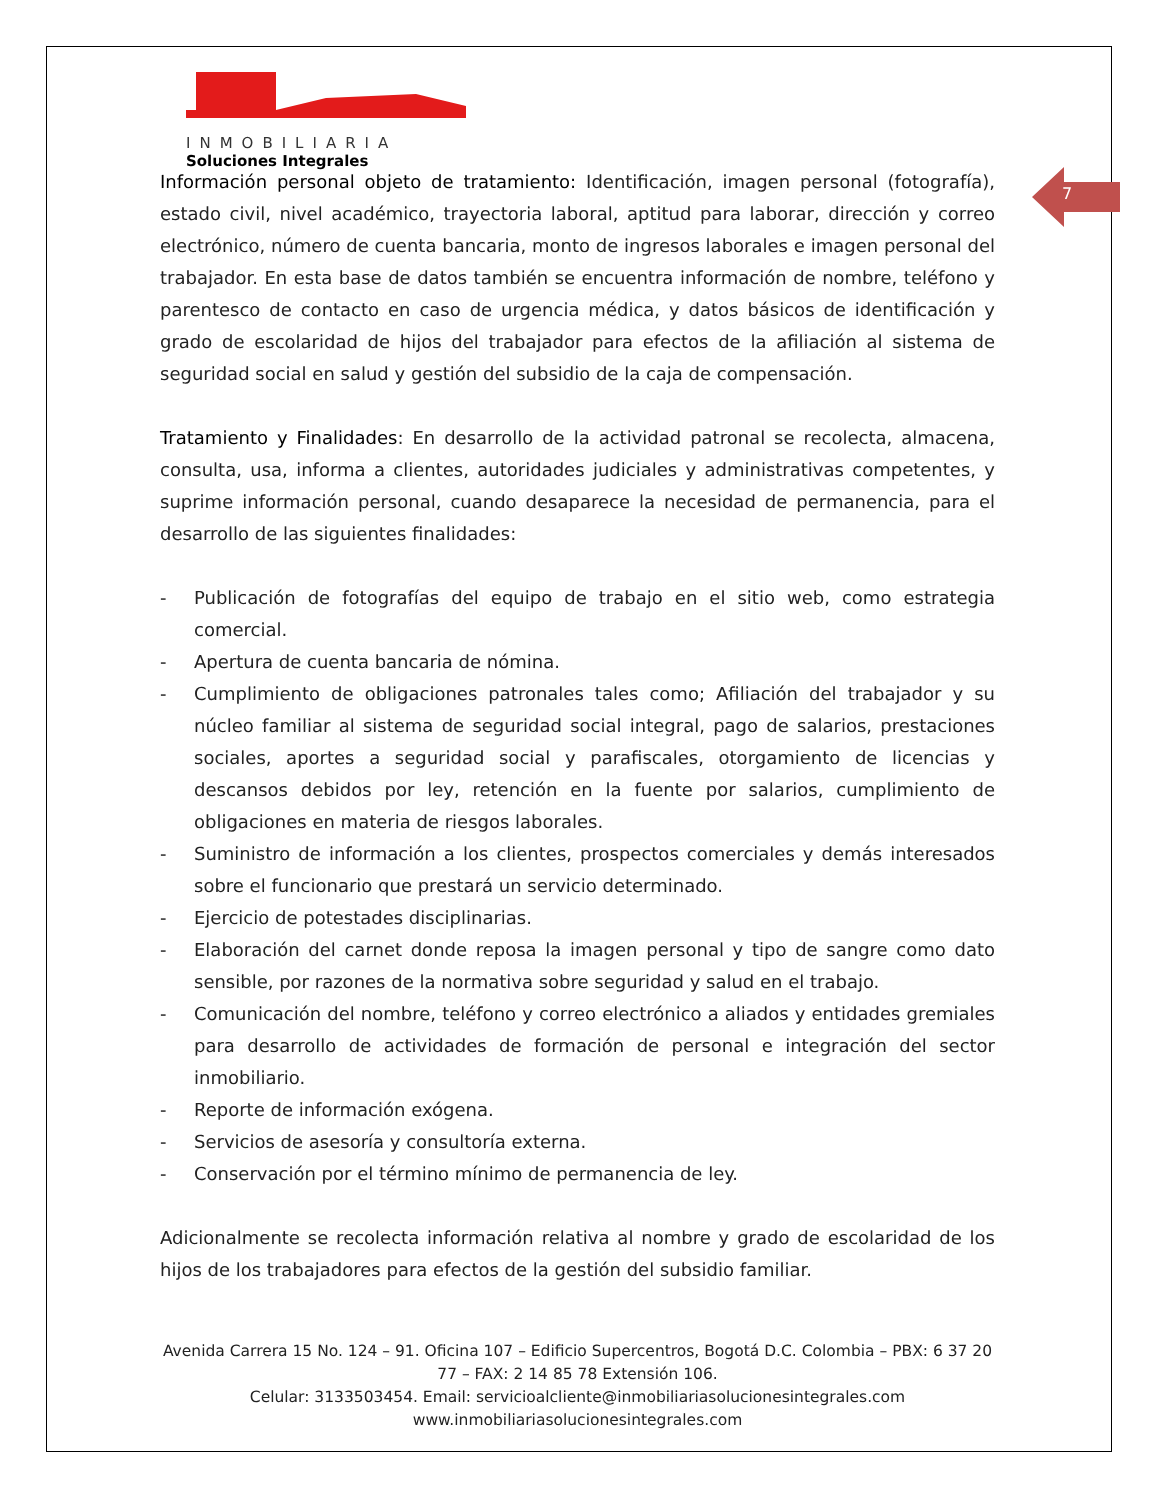INMOBILIARIA
Soluciones Integrales
7
Información personal objeto de tratamiento: Identificación, imagen personal (fotografía), estado civil, nivel académico, trayectoria laboral, aptitud para laborar, dirección y correo electrónico, número de cuenta bancaria, monto de ingresos laborales e imagen personal del trabajador. En esta base de datos también se encuentra información de nombre, teléfono y parentesco de contacto en caso de urgencia médica, y datos básicos de identificación y grado de escolaridad de hijos del trabajador para efectos de la afiliación al sistema de seguridad social en salud y gestión del subsidio de la caja de compensación.
Tratamiento y Finalidades: En desarrollo de la actividad patronal se recolecta, almacena, consulta, usa, informa a clientes, autoridades judiciales y administrativas competentes, y suprime información personal, cuando desaparece la necesidad de permanencia, para el desarrollo de las siguientes finalidades:
- Publicación de fotografías del equipo de trabajo en el sitio web, como estrategia comercial.
- Apertura de cuenta bancaria de nómina.
- Cumplimiento de obligaciones patronales tales como; Afiliación del trabajador y su núcleo familiar al sistema de seguridad social integral, pago de salarios, prestaciones sociales, aportes a seguridad social y parafiscales, otorgamiento de licencias y descansos debidos por ley, retención en la fuente por salarios, cumplimiento de obligaciones en materia de riesgos laborales.
- Suministro de información a los clientes, prospectos comerciales y demás interesados sobre el funcionario que prestará un servicio determinado.
- Ejercicio de potestades disciplinarias.
- Elaboración del carnet donde reposa la imagen personal y tipo de sangre como dato sensible, por razones de la normativa sobre seguridad y salud en el trabajo.
- Comunicación del nombre, teléfono y correo electrónico a aliados y entidades gremiales para desarrollo de actividades de formación de personal e integración del sector inmobiliario.
- Reporte de información exógena.
- Servicios de asesoría y consultoría externa.
- Conservación por el término mínimo de permanencia de ley.
Adicionalmente se recolecta información relativa al nombre y grado de escolaridad de los hijos de los trabajadores para efectos de la gestión del subsidio familiar.
Avenida Carrera 15 No. 124 – 91. Oficina 107 – Edificio Supercentros, Bogotá D.C. Colombia – PBX: 6 37 20 77 – FAX: 2 14 85 78 Extensión 106.
Celular: 3133503454. Email: servicioalcliente@inmobiliariasolucionesintegrales.com
www.inmobiliariasolucionesintegrales.com